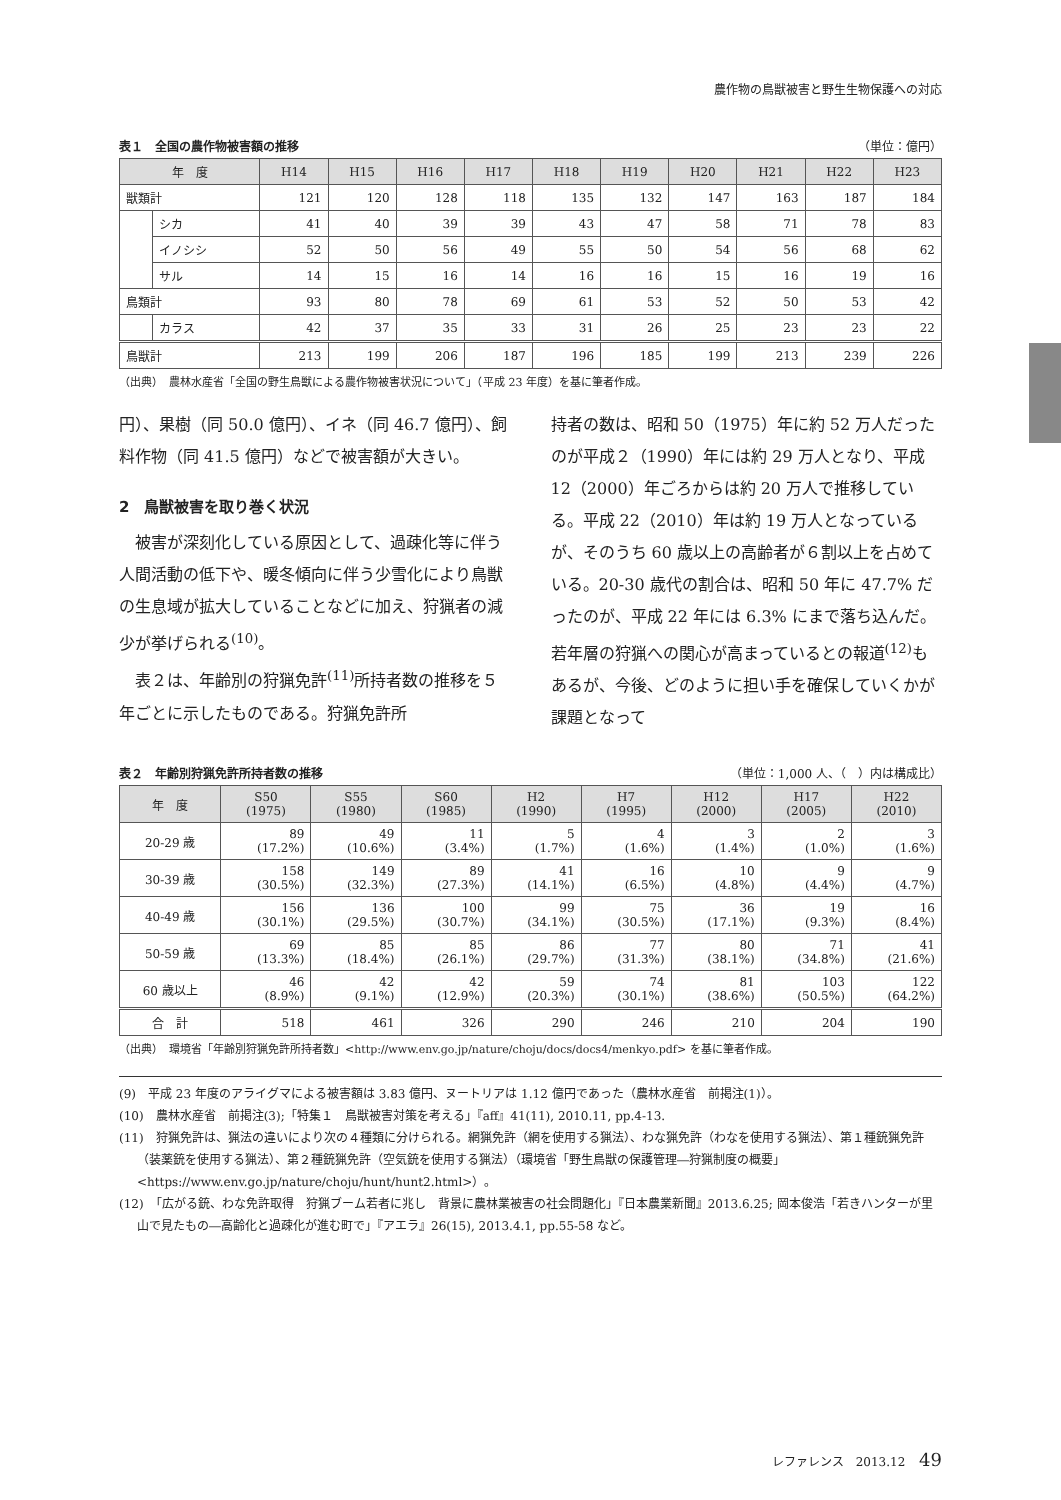農作物の鳥獣被害と野生生物保護への対応
表１　全国の農作物被害額の推移 （単位：億円）
| 年 度 | | H14 | H15 | H16 | H17 | H18 | H19 | H20 | H21 | H22 | H23 |
| --- | --- | --- | --- | --- | --- | --- | --- | --- | --- | --- | --- |
| 獣類計 | | 121 | 120 | 128 | 118 | 135 | 132 | 147 | 163 | 187 | 184 |
| | シカ | 41 | 40 | 39 | 39 | 43 | 47 | 58 | 71 | 78 | 83 |
| | イノシシ | 52 | 50 | 56 | 49 | 55 | 50 | 54 | 56 | 68 | 62 |
| | サル | 14 | 15 | 16 | 14 | 16 | 16 | 15 | 16 | 19 | 16 |
| 鳥類計 | | 93 | 80 | 78 | 69 | 61 | 53 | 52 | 50 | 53 | 42 |
| | カラス | 42 | 37 | 35 | 33 | 31 | 26 | 25 | 23 | 23 | 22 |
| 鳥獣計 | | 213 | 199 | 206 | 187 | 196 | 185 | 199 | 213 | 239 | 226 |
（出典）　農林水産省「全国の野生鳥獣による農作物被害状況について」（平成 23 年度）を基に筆者作成。
円）、果樹（同 50.0 億円）、イネ（同 46.7 億円）、飼料作物（同 41.5 億円）などで被害額が大きい。
2　鳥獣被害を取り巻く状況
　被害が深刻化している原因として、過疎化等に伴う人間活動の低下や、暖冬傾向に伴う少雪化により鳥獣の生息域が拡大していることなどに加え、狩猟者の減少が挙げられる<sup>(10)</sup>。
　表２は、年齢別の狩猟免許<sup>(11)</sup>所持者数の推移を５年ごとに示したものである。狩猟免許所
持者の数は、昭和 50（1975）年に約 52 万人だったのが平成２（1990）年には約 29 万人となり、平成 12（2000）年ごろからは約 20 万人で推移している。平成 22（2010）年は約 19 万人となっているが、そのうち 60 歳以上の高齢者が６割以上を占めている。20-30 歳代の割合は、昭和 50 年に 47.7% だったのが、平成 22 年には 6.3% にまで落ち込んだ。若年層の狩猟への関心が高まっているとの報道<sup>(12)</sup>もあるが、今後、どのように担い手を確保していくかが課題となって
表２　年齢別狩猟免許所持者数の推移 （単位：1,000 人、（　）内は構成比）
| 年 度 | S50 (1975) | S55 (1980) | S60 (1985) | H2 (1990) | H7 (1995) | H12 (2000) | H17 (2005) | H22 (2010) |
| --- | --- | --- | --- | --- | --- | --- | --- | --- |
| 20-29 歳 | 89 (17.2%) | 49 (10.6%) | 11 (3.4%) | 5 (1.7%) | 4 (1.6%) | 3 (1.4%) | 2 (1.0%) | 3 (1.6%) |
| 30-39 歳 | 158 (30.5%) | 149 (32.3%) | 89 (27.3%) | 41 (14.1%) | 16 (6.5%) | 10 (4.8%) | 9 (4.4%) | 9 (4.7%) |
| 40-49 歳 | 156 (30.1%) | 136 (29.5%) | 100 (30.7%) | 99 (34.1%) | 75 (30.5%) | 36 (17.1%) | 19 (9.3%) | 16 (8.4%) |
| 50-59 歳 | 69 (13.3%) | 85 (18.4%) | 85 (26.1%) | 86 (29.7%) | 77 (31.3%) | 80 (38.1%) | 71 (34.8%) | 41 (21.6%) |
| 60 歳以上 | 46 (8.9%) | 42 (9.1%) | 42 (12.9%) | 59 (20.3%) | 74 (30.1%) | 81 (38.6%) | 103 (50.5%) | 122 (64.2%) |
| 合 計 | 518 | 461 | 326 | 290 | 246 | 210 | 204 | 190 |
（出典）　環境省「年齢別狩猟免許所持者数」<http://www.env.go.jp/nature/choju/docs/docs4/menkyo.pdf> を基に筆者作成。
(9)　平成 23 年度のアライグマによる被害額は 3.83 億円、ヌートリアは 1.12 億円であった（農林水産省　前掲注(1)）。
(10)　農林水産省　前掲注(3);「特集１　鳥獣被害対策を考える」『aff』41(11), 2010.11, pp.4-13.
(11)　狩猟免許は、猟法の違いにより次の４種類に分けられる。網猟免許（網を使用する猟法）、わな猟免許（わなを使用する猟法）、第１種銃猟免許（装薬銃を使用する猟法）、第２種銃猟免許（空気銃を使用する猟法）（環境省「野生鳥獣の保護管理―狩猟制度の概要」<https://www.env.go.jp/nature/choju/hunt/hunt2.html>）。
(12)　「広がる銃、わな免許取得　狩猟ブーム若者に兆し　背景に農林業被害の社会問題化」『日本農業新聞』2013.6.25; 岡本俊浩「若きハンターが里山で見たもの―高齢化と過疎化が進む町で」『アエラ』26(15), 2013.4.1, pp.55-58 など。
レファレンス　2013.12 49